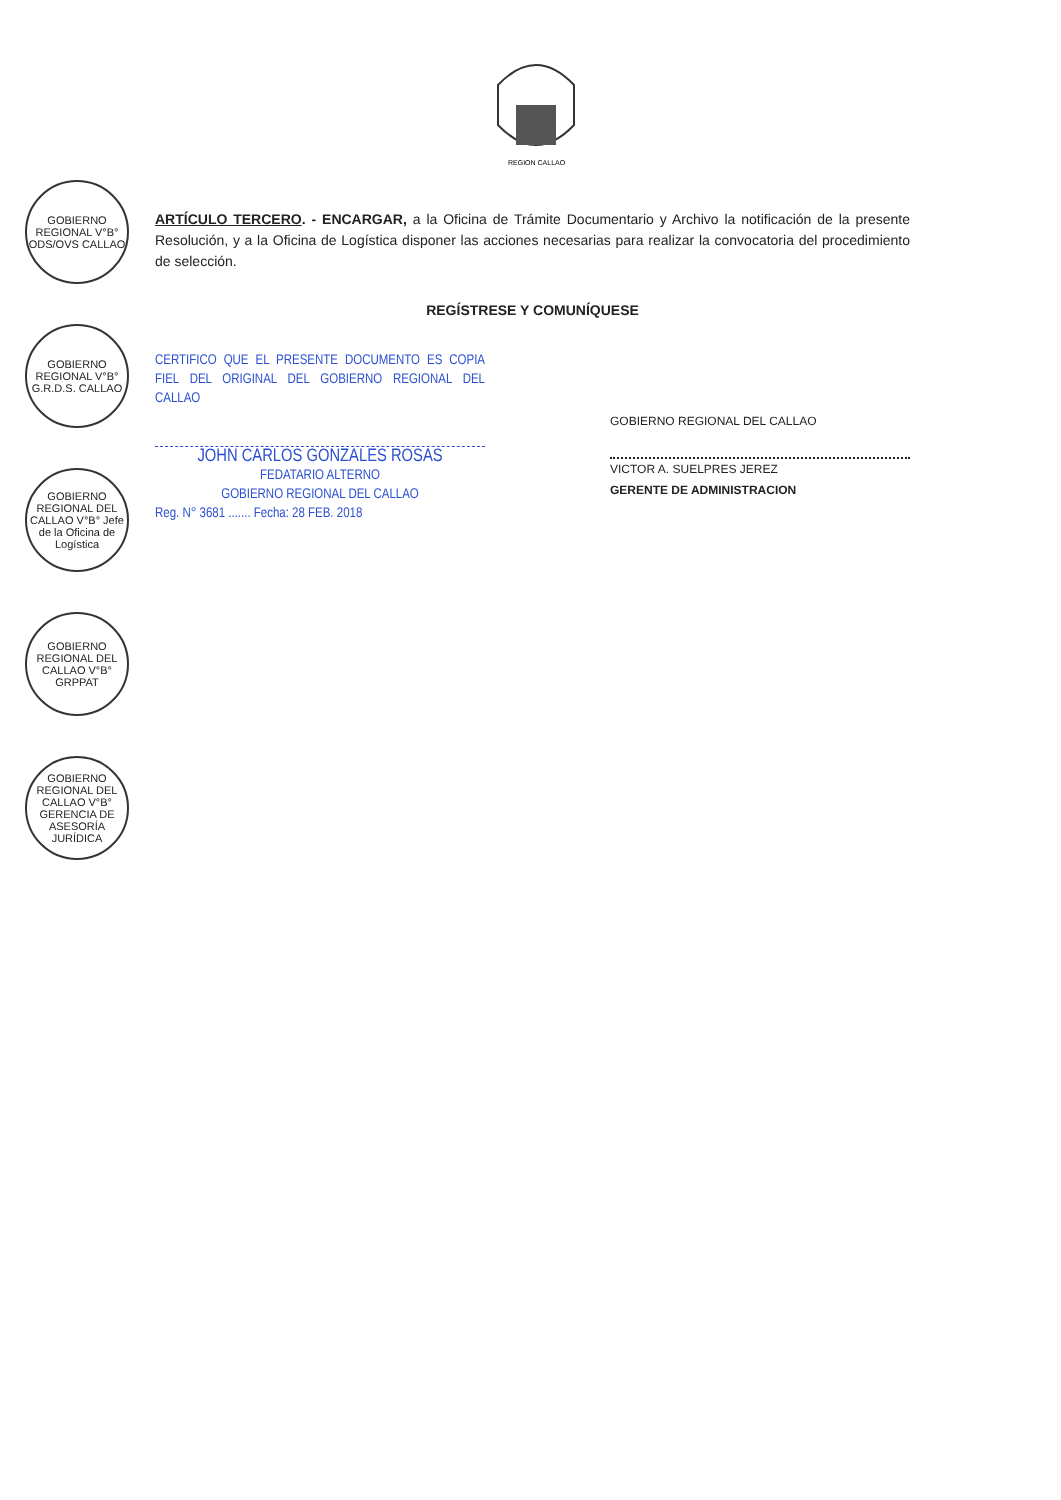REGION CALLAO
GOBIERNO REGIONAL V°B° ODS/OVS CALLAO
GOBIERNO REGIONAL V°B° G.R.D.S. CALLAO
GOBIERNO REGIONAL DEL CALLAO V°B° Jefe de la Oficina de Logística
GOBIERNO REGIONAL DEL CALLAO V°B° GRPPAT
GOBIERNO REGIONAL DEL CALLAO V°B° GERENCIA DE ASESORÍA JURÍDICA
ARTÍCULO TERCERO. - ENCARGAR, a la Oficina de Trámite Documentario y Archivo la notificación de la presente Resolución, y a la Oficina de Logística disponer las acciones necesarias para realizar la convocatoria del procedimiento de selección.
REGÍSTRESE Y COMUNÍQUESE
CERTIFICO QUE EL PRESENTE DOCUMENTO ES COPIA FIEL DEL ORIGINAL DEL GOBIERNO REGIONAL DEL CALLAO
JOHN CARLOS GONZALES ROSAS
FEDATARIO ALTERNO
GOBIERNO REGIONAL DEL CALLAO
Reg. N° 3681 ....... Fecha: 28 FEB. 2018
GOBIERNO REGIONAL DEL CALLAO
VICTOR A. SUELPRES JEREZ
GERENTE DE ADMINISTRACION